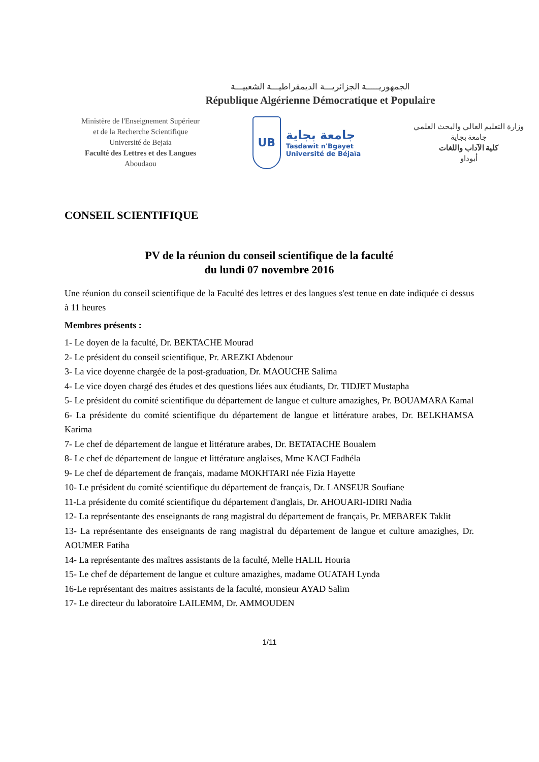الجمهوريـــــة الجزائريـــة الديمقراطيـــة الشعبيـــة
République Algérienne Démocratique et Populaire
Ministère de l'Enseignement Supérieur
et de la Recherche Scientifique
Université de Bejaia
Faculté des Lettres et des Langues
Aboudaou
UB
جامعة بجاية
Tasdawit n'Bgayet
Université de Béjaïa
وزارة التعليم العالي والبحث العلمي
جامعة بجاية
كلية الآداب واللغات
أبوداو
CONSEIL SCIENTIFIQUE
PV de la réunion du conseil scientifique de la faculté
du lundi 07 novembre 2016
Une réunion du conseil scientifique de la Faculté des lettres et des langues s'est tenue en date indiquée ci dessus à 11 heures
Membres présents :
1- Le doyen de la faculté, Dr. BEKTACHE Mourad
2- Le président du conseil scientifique, Pr. AREZKI Abdenour
3- La vice doyenne chargée de la post-graduation, Dr. MAOUCHE Salima
4- Le vice doyen chargé des études et des questions liées aux étudiants, Dr. TIDJET Mustapha
5- Le président du comité scientifique du département de langue et culture amazighes, Pr. BOUAMARA Kamal
6- La présidente du comité scientifique du département de langue et littérature arabes, Dr. BELKHAMSA Karima
7- Le chef de département de langue et littérature arabes, Dr. BETATACHE Boualem
8- Le chef de département de langue et littérature anglaises, Mme KACI Fadhéla
9- Le chef de département de français, madame MOKHTARI née Fizia Hayette
10- Le président du comité scientifique du département de français, Dr. LANSEUR Soufiane
11-La présidente du comité scientifique du département d'anglais, Dr. AHOUARI-IDIRI Nadia
12- La représentante des enseignants de rang magistral du département de français, Pr. MEBAREK Taklit
13- La représentante des enseignants de rang magistral du département de langue et culture amazighes, Dr. AOUMER Fatiha
14- La représentante des maîtres assistants de la faculté, Melle HALIL Houria
15- Le chef de département de langue et culture amazighes, madame OUATAH Lynda
16-Le représentant des maitres assistants de la faculté, monsieur AYAD Salim
17- Le directeur du laboratoire LAILEMM, Dr. AMMOUDEN
1/11